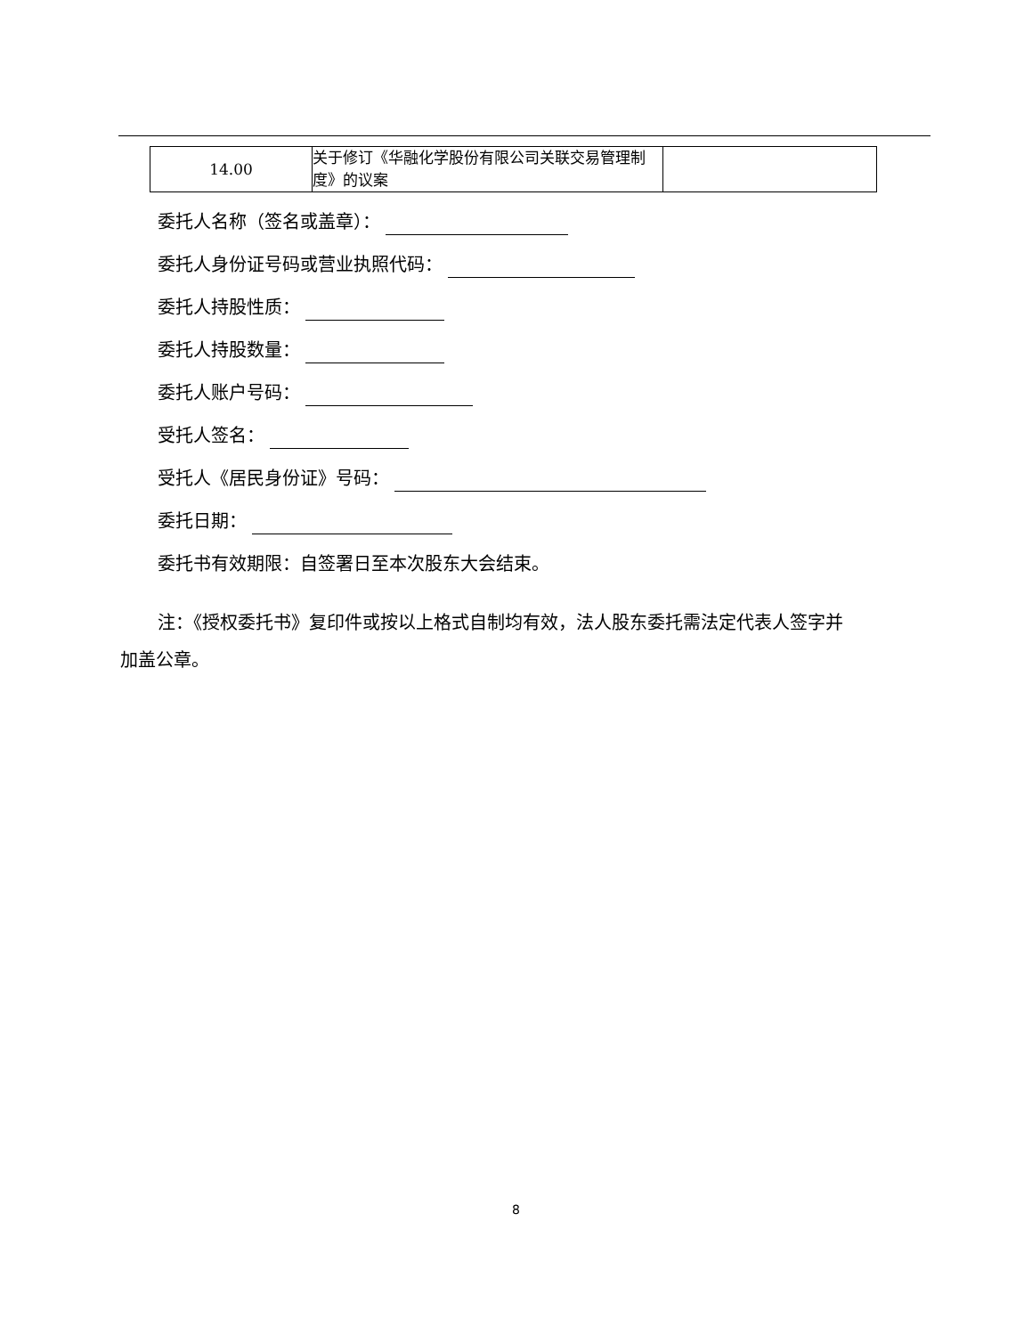| 14.00 | 关于修订《华融化学股份有限公司关联交易管理制度》的议案 | |
委托人名称（签名或盖章）：
委托人身份证号码或营业执照代码：
委托人持股性质：
委托人持股数量：
委托人账户号码：
受托人签名：
受托人《居民身份证》号码：
委托日期：
委托书有效期限：自签署日至本次股东大会结束。
注：《授权委托书》复印件或按以上格式自制均有效，法人股东委托需法定代表人签字并加盖公章。
8